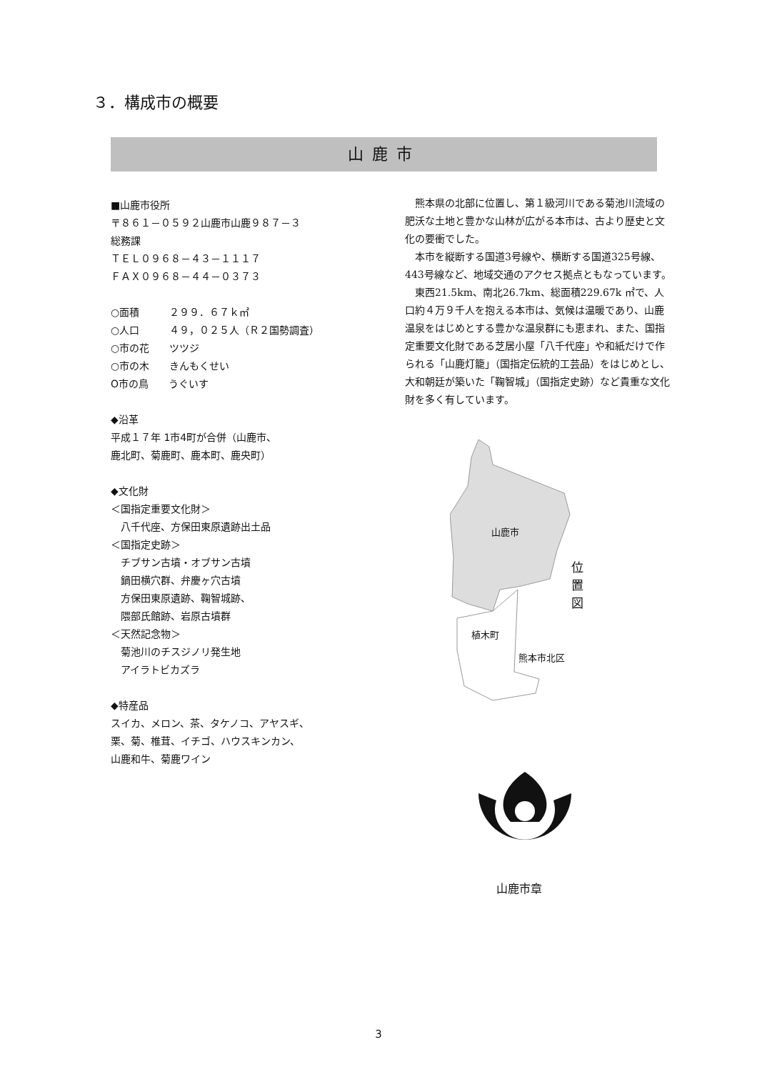３．構成市の概要
山鹿市
■山鹿市役所
〒８６１－０５９２山鹿市山鹿９８７－３
総務課
ＴＥＬ０９６８－４３－１１１７
ＦＡＸ０９６８－４４－０３７３
○面積　　　２９９．６７ｋ㎡
○人口　　　４９，０２５人（Ｒ２国勢調査）
○市の花　　ツツジ
○市の木　　きんもくせい
O市の鳥　　うぐいす
◆沿革
平成１７年 1市4町が合併（山鹿市、
鹿北町、菊鹿町、鹿本町、鹿央町）
◆文化財
＜国指定重要文化財＞
　八千代座、方保田東原遺跡出土品
＜国指定史跡＞
　チブサン古墳・オブサン古墳
　鍋田横穴群、弁慶ヶ穴古墳
　方保田東原遺跡、鞠智城跡、
　隈部氏館跡、岩原古墳群
＜天然記念物＞
　菊池川のチスジノリ発生地
　アイラトビカズラ
◆特産品
スイカ、メロン、茶、タケノコ、アヤスギ、
栗、菊、椎茸、イチゴ、ハウスキンカン、
山鹿和牛、菊鹿ワイン
熊本県の北部に位置し、第１級河川である菊池川流域の肥沃な土地と豊かな山林が広がる本市は、古より歴史と文化の要衝でした。
本市を縦断する国道3号線や、横断する国道325号線、443号線など、地域交通のアクセス拠点ともなっています。
東西21.5km、南北26.7km、総面積229.67k ㎡で、人口約４万９千人を抱える本市は、気候は温暖であり、山鹿温泉をはじめとする豊かな温泉群にも恵まれ、また、国指定重要文化財である芝居小屋「八千代座」や和紙だけで作られる「山鹿灯籠」（国指定伝統的工芸品）をはじめとし、大和朝廷が築いた「鞠智城」（国指定史跡）など貴重な文化財を多く有しています。
山鹿市
植木町
熊本市北区
位置図
山鹿市章
3